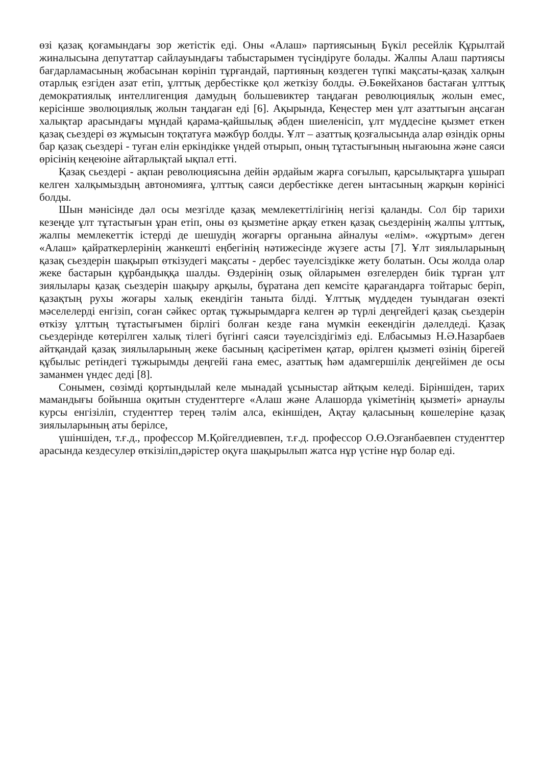өзі қазақ қоғамындағы зор жетістік еді. Оны «Алаш» партиясының Бүкіл ресейлік Құрылтай жиналысына депутаттар сайлауындағы табыстарымен түсіндіруге болады. Жалпы Алаш партиясы бағдарламасының жобасынан көрініп тұрғандай, партияның көздеген түпкі мақсаты-қазақ халқын отарлық езгіден азат етіп, ұлттық дербестікке қол жеткізу болды. Ә.Бөкейханов бастаған ұлттық демократиялық интеллигенция дамудың большевиктер таңдаған революциялық жолын емес, керісінше эволюциялық жолын таңдаған еді [6]. Ақырында, Кеңестер мен ұлт азаттығын аңсаған халықтар арасындағы мұндай қарама-қайшылық әбден шиеленісіп, ұлт мүддесіне қызмет еткен қазақ сьездері өз жұмысын тоқтатуға мәжбүр болды. Ұлт – азаттық қозғалысында алар өзіндік орны бар қазақ сьездері - туған елін еркіндікке үндей отырып, оның тұтастығының нығаюына және саяси өрісінің кеңеюіне айтарлықтай ықпал етті.
Қазақ сьездері - ақпан революциясына дейін әрдайым жарға соғылып, қарсылықтарға ұшырап келген халқымыздың автономияға, ұлттық саяси дербестікке деген ынтасының жарқын көрінісі болды.
Шын мәнісінде дәл осы мезгілде қазақ мемлекеттілігінің негізі қаланды. Сол бір тарихи кезеңде ұлт тұтастығын ұран етіп, оны өз қызметіне арқау еткен қазақ сьездерінің жалпы ұлттық, жалпы мемлекеттік істерді де шешудің жоғарғы органына айналуы «елім». «жұртым» деген «Алаш» қайраткерлерінің жанкешті еңбегінің нәтижесінде жүзеге асты [7]. Ұлт зиялыларының қазақ сьездерін шақырып өткізудегі мақсаты - дербес тәуелсіздікке жету болатын. Осы жолда олар жеке бастарын құрбандыққа шалды. Өздерінің озық ойларымен өзгелерден биік тұрған ұлт зиялылары қазақ сьездерін шақыру арқылы, бұратана деп кемсіте қарағандарға тойтарыс беріп, қазақтың рухы жоғары халық екендігін таныта білді. Ұлттық мүддеден туындаған өзекті мәселелерді енгізіп, соған сәйкес ортақ тұжырымдарға келген әр түрлі деңгейдегі қазақ сьездерін өткізу ұлттың тұтастығымен бірлігі болған кезде ғана мүмкін еекендігін дәлелдеді. Қазақ сьездерінде көтерілген халық тілегі бүгінгі саяси тәуелсіздігіміз еді. Елбасымыз Н.Ә.Назарбаев айтқандай қазақ зиялыларының жеке басының қасіретімен қатар, өрілген қызметі өзінің бірегей құбылыс ретіндегі тұжырымды деңгейі ғана емес, азаттық һәм адамгершілік деңгейімен де осы заманмен үндес деді [8].
Сонымен, сөзімді қортындылай келе мынадай ұсыныстар айтқым келеді. Біріншіден, тарих мамандығы бойынша оқитын студенттерге «Алаш және Алашорда үкіметінің қызметі» арнаулы курсы енгізіліп, студенттер терең тәлім алса, екіншіден, Ақтау қаласының көшелеріне қазақ зиялыларының аты берілсе,
үшіншіден, т.ғ.д., профессор М.Қойгелдиевпен, т.ғ.д. профессор О.Ө.Озғанбаевпен студенттер арасында кездесулер өткізіліп,дәрістер оқуға шақырылып жатса нұр үстіне нұр болар еді.